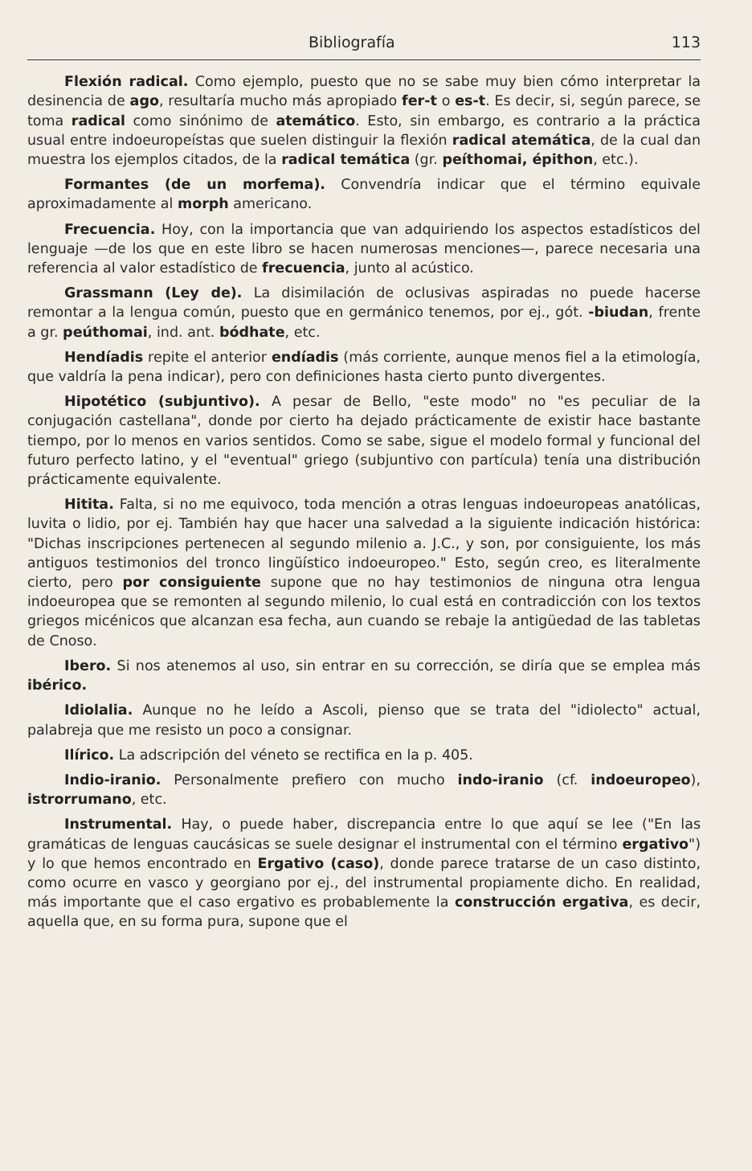Bibliografía 113
Flexión radical. Como ejemplo, puesto que no se sabe muy bien cómo interpretar la desinencia de ago, resultaría mucho más apropiado fer-t o es-t. Es decir, si, según parece, se toma radical como sinónimo de atemático. Esto, sin embargo, es contrario a la práctica usual entre indoeuropeístas que suelen distinguir la flexión radical atemática, de la cual dan muestra los ejemplos citados, de la radical temática (gr. peíthomai, épithon, etc.).
Formantes (de un morfema). Convendría indicar que el término equivale aproximadamente al morph americano.
Frecuencia. Hoy, con la importancia que van adquiriendo los aspectos estadísticos del lenguaje —de los que en este libro se hacen numerosas menciones—, parece necesaria una referencia al valor estadístico de frecuencia, junto al acústico.
Grassmann (Ley de). La disimilación de oclusivas aspiradas no puede hacerse remontar a la lengua común, puesto que en germánico tenemos, por ej., gót. -biudan, frente a gr. peúthomai, ind. ant. bódhate, etc.
Hendíadis repite el anterior endíadis (más corriente, aunque menos fiel a la etimología, que valdría la pena indicar), pero con definiciones hasta cierto punto divergentes.
Hipotético (subjuntivo). A pesar de Bello, "este modo" no "es peculiar de la conjugación castellana", donde por cierto ha dejado prácticamente de existir hace bastante tiempo, por lo menos en varios sentidos. Como se sabe, sigue el modelo formal y funcional del futuro perfecto latino, y el "eventual" griego (subjuntivo con partícula) tenía una distribución prácticamente equivalente.
Hitita. Falta, si no me equivoco, toda mención a otras lenguas indoeuropeas anatólicas, luvita o lidio, por ej. También hay que hacer una salvedad a la siguiente indicación histórica: "Dichas inscripciones pertenecen al segundo milenio a. J.C., y son, por consiguiente, los más antiguos testimonios del tronco lingüístico indoeuropeo." Esto, según creo, es literalmente cierto, pero por consiguiente supone que no hay testimonios de ninguna otra lengua indoeuropea que se remonten al segundo milenio, lo cual está en contradicción con los textos griegos micénicos que alcanzan esa fecha, aun cuando se rebaje la antigüedad de las tabletas de Cnoso.
Ibero. Si nos atenemos al uso, sin entrar en su corrección, se diría que se emplea más ibérico.
Idiolalia. Aunque no he leído a Ascoli, pienso que se trata del "idiolecto" actual, palabreja que me resisto un poco a consignar.
Ilírico. La adscripción del véneto se rectifica en la p. 405.
Indio-iranio. Personalmente prefiero con mucho indo-iranio (cf. indoeuropeo), istrorrumano, etc.
Instrumental. Hay, o puede haber, discrepancia entre lo que aquí se lee ("En las gramáticas de lenguas caucásicas se suele designar el instrumental con el término ergativo") y lo que hemos encontrado en Ergativo (caso), donde parece tratarse de un caso distinto, como ocurre en vasco y georgiano por ej., del instrumental propiamente dicho. En realidad, más importante que el caso ergativo es probablemente la construcción ergativa, es decir, aquella que, en su forma pura, supone que el